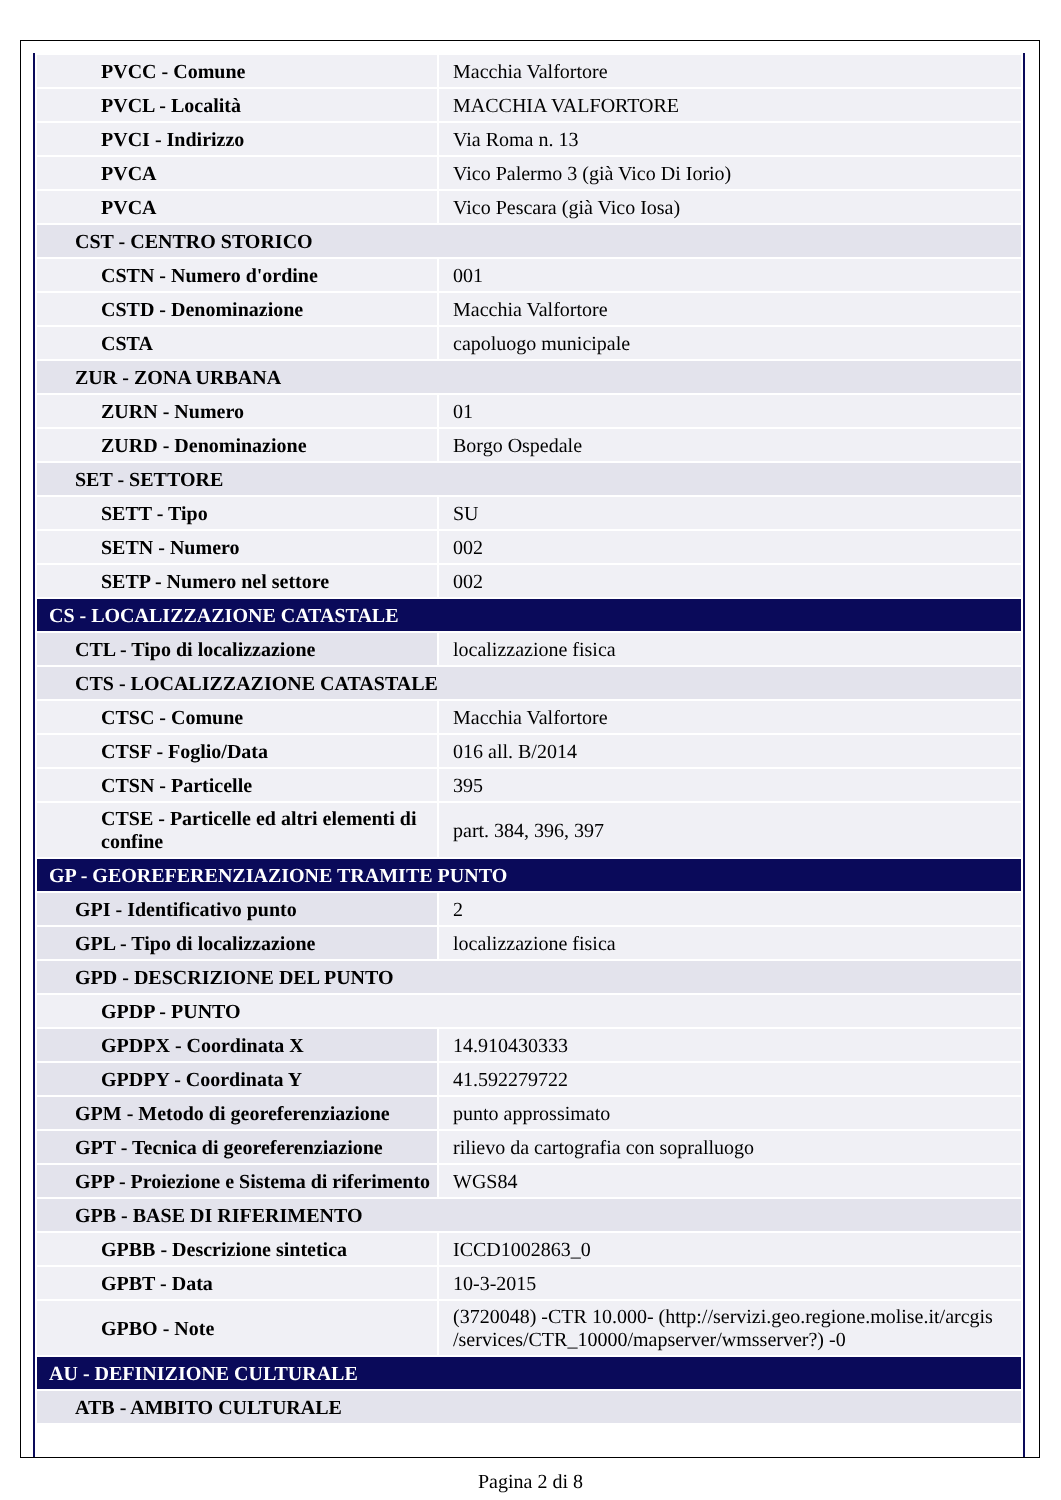| PVCC - Comune | Macchia Valfortore |
| PVCL - Località | MACCHIA VALFORTORE |
| PVCI - Indirizzo | Via Roma n. 13 |
| PVCA | Vico Palermo 3 (già Vico Di Iorio) |
| PVCA | Vico Pescara (già Vico Iosa) |
| CST - CENTRO STORICO | |
| CSTN - Numero d'ordine | 001 |
| CSTD - Denominazione | Macchia Valfortore |
| CSTA | capoluogo municipale |
| ZUR - ZONA URBANA | |
| ZURN - Numero | 01 |
| ZURD - Denominazione | Borgo Ospedale |
| SET - SETTORE | |
| SETT - Tipo | SU |
| SETN - Numero | 002 |
| SETP - Numero nel settore | 002 |
| CS - LOCALIZZAZIONE CATASTALE | |
| CTL - Tipo di localizzazione | localizzazione fisica |
| CTS - LOCALIZZAZIONE CATASTALE | |
| CTSC - Comune | Macchia Valfortore |
| CTSF - Foglio/Data | 016 all. B/2014 |
| CTSN - Particelle | 395 |
| CTSE - Particelle ed altri elementi di confine | part. 384, 396, 397 |
| GP - GEOREFERENZIAZIONE TRAMITE PUNTO | |
| GPI - Identificativo punto | 2 |
| GPL - Tipo di localizzazione | localizzazione fisica |
| GPD - DESCRIZIONE DEL PUNTO | |
| GPDP - PUNTO | |
| GPDPX - Coordinata X | 14.910430333 |
| GPDPY - Coordinata Y | 41.592279722 |
| GPM - Metodo di georeferenziazione | punto approssimato |
| GPT - Tecnica di georeferenziazione | rilievo da cartografia con sopralluogo |
| GPP - Proiezione e Sistema di riferimento | WGS84 |
| GPB - BASE DI RIFERIMENTO | |
| GPBB - Descrizione sintetica | ICCD1002863_0 |
| GPBT - Data | 10-3-2015 |
| GPBO - Note | (3720048) -CTR 10.000- (http://servizi.geo.regione.molise.it/arcgis /services/CTR_10000/mapserver/wmsserver?) -0 |
| AU - DEFINIZIONE CULTURALE | |
| ATB - AMBITO CULTURALE | |
Pagina 2 di 8